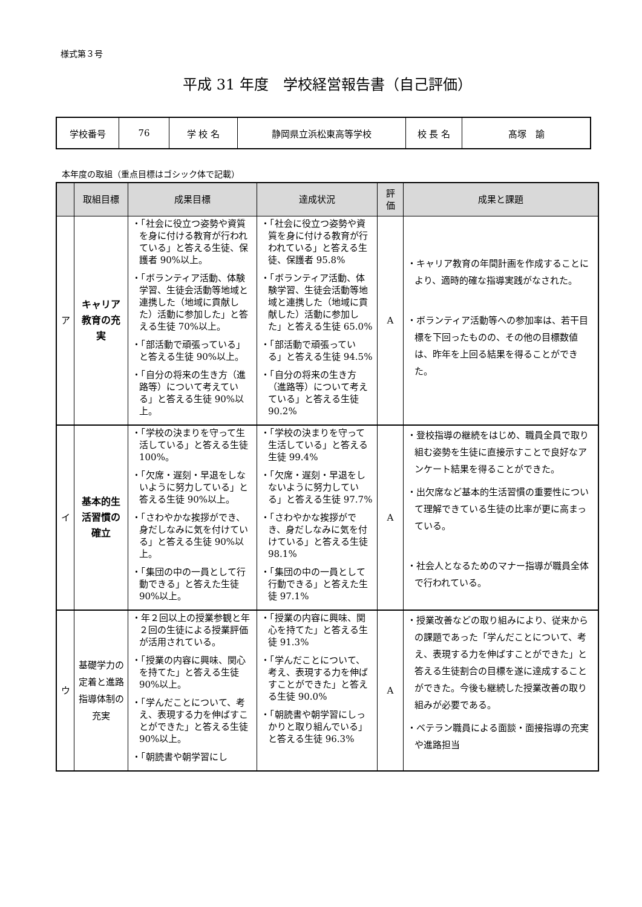様式第３号
平成 31 年度　学校経営報告書（自己評価）
| 学校番号 | 76 | 学 校 名 | 静岡県立浜松東高等学校 | 校 長 名 | 髙塚 諭 |
本年度の取組（重点目標はゴシック体で記載）
| | 取組目標 | 成果目標 | 達成状況 | 評 価 | 成果と課題 |
| --- | --- | --- | --- | --- | --- |
| ア | キャリア教育の充実 | ・「社会に役立つ姿勢や資質を身に付ける教育が行われている」と答える生徒、保護者 90%以上。 ・「ボランティア活動、体験学習、生徒会活動等地域と連携した（地域に貢献した）活動に参加した」と答える生徒 70%以上。 ・「部活動で頑張っている」と答える生徒 90%以上。 ・「自分の将来の生き方（進路等）について考えている」と答える生徒 90%以上。 | ・「社会に役立つ姿勢や資質を身に付ける教育が行われている」と答える生徒、保護者 95.8% ・「ボランティア活動、体験学習、生徒会活動等地域と連携した（地域に貢献した）活動に参加した」と答える生徒 65.0% ・「部活動で頑張っている」と答える生徒 94.5% ・「自分の将来の生き方（進路等）について考えている」と答える生徒 90.2% | A | ・キャリア教育の年間計画を作成することにより、適時的確な指導実践がなされた。 ・ボランティア活動等への参加率は、若干目標を下回ったものの、その他の目標数値は、昨年を上回る結果を得ることができた。 |
| イ | 基本的生活習慣の確立 | ・「学校の決まりを守って生活している」と答える生徒 100%。 ・「欠席・遅刻・早退をしないように努力している」と答える生徒 90%以上。 ・「さわやかな挨拶ができ、身だしなみに気を付けている」と答える生徒 90%以上。 ・「集団の中の一員として行動できる」と答えた生徒 90%以上。 | ・「学校の決まりを守って生活している」と答える生徒 99.4% ・「欠席・遅刻・早退をしないように努力している」と答える生徒 97.7% ・「さわやかな挨拶ができ、身だしなみに気を付けている」と答える生徒 98.1% ・「集団の中の一員として行動できる」と答えた生徒 97.1% | A | ・登校指導の継続をはじめ、職員全員で取り組む姿勢を生徒に直接示すことで良好なアンケート結果を得ることができた。 ・出欠席など基本的生活習慣の重要性について理解できている生徒の比率が更に高まっている。 ・社会人となるためのマナー指導が職員全体で行われている。 |
| ウ | 基礎学力の定着と進路指導体制の充実 | ・年２回以上の授業参観と年２回の生徒による授業評価が活用されている。 ・「授業の内容に興味、関心を持てた」と答える生徒 90%以上。 ・「学んだことについて、考え、表現する力を伸ばすことができた」と答える生徒 90%以上。 ・「朝読書や朝学習にし | ・「授業の内容に興味、関心を持てた」と答える生徒 91.3% ・「学んだことについて、考え、表現する力を伸ばすことができた」と答える生徒 90.0% ・「朝読書や朝学習にしっかりと取り組んでいる」と答える生徒 96.3% | A | ・授業改善などの取り組みにより、従来からの課題であった「学んだことについて、考え、表現する力を伸ばすことができた」と答える生徒割合の目標を遂に達成することができた。今後も継続した授業改善の取り組みが必要である。 ・ベテラン職員による面談・面接指導の充実や進路担当 |